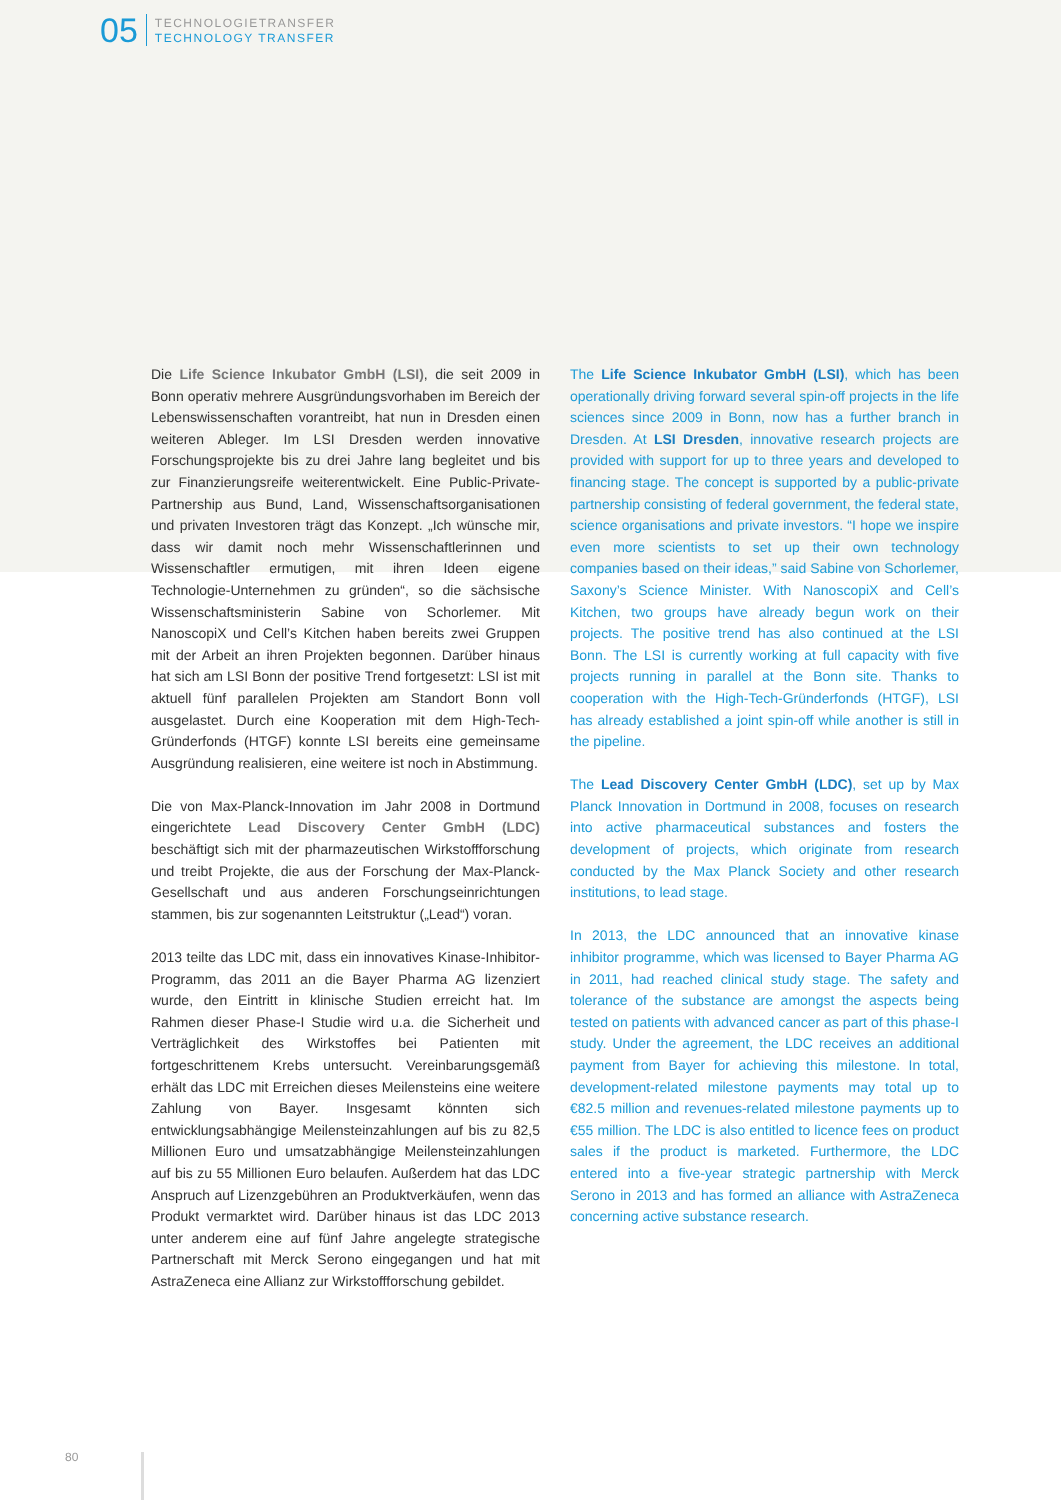05
TECHNOLOGIETRANSFER
TECHNOLOGY TRANSFER
Die Life Science Inkubator GmbH (LSI), die seit 2009 in Bonn operativ mehrere Ausgründungsvorhaben im Bereich der Lebenswissenschaften vorantreibt, hat nun in Dresden einen weiteren Ableger. Im LSI Dresden werden innovative Forschungsprojekte bis zu drei Jahre lang begleitet und bis zur Finanzierungsreife weiterentwickelt. Eine Public-Private-Partnership aus Bund, Land, Wissenschaftsorganisationen und privaten Investoren trägt das Konzept. „Ich wünsche mir, dass wir damit noch mehr Wissenschaftlerinnen und Wissenschaftler ermutigen, mit ihren Ideen eigene Technologie-Unternehmen zu gründen“, so die sächsische Wissenschaftsministerin Sabine von Schorlemer. Mit NanoscopiX und Cell’s Kitchen haben bereits zwei Gruppen mit der Arbeit an ihren Projekten begonnen. Darüber hinaus hat sich am LSI Bonn der positive Trend fortgesetzt: LSI ist mit aktuell fünf parallelen Projekten am Standort Bonn voll ausgelastet. Durch eine Kooperation mit dem High-Tech-Gründerfonds (HTGF) konnte LSI bereits eine gemeinsame Ausgründung realisieren, eine weitere ist noch in Abstimmung.
Die von Max-Planck-Innovation im Jahr 2008 in Dortmund eingerichtete Lead Discovery Center GmbH (LDC) beschäftigt sich mit der pharmazeutischen Wirkstoffforschung und treibt Projekte, die aus der Forschung der Max-Planck-Gesellschaft und aus anderen Forschungseinrichtungen stammen, bis zur sogenannten Leitstruktur („Lead“) voran.
2013 teilte das LDC mit, dass ein innovatives Kinase-Inhibitor-Programm, das 2011 an die Bayer Pharma AG lizenziert wurde, den Eintritt in klinische Studien erreicht hat. Im Rahmen dieser Phase-I Studie wird u.a. die Sicherheit und Verträglichkeit des Wirkstoffes bei Patienten mit fortgeschrittenem Krebs untersucht. Vereinbarungsgemäß erhält das LDC mit Erreichen dieses Meilensteins eine weitere Zahlung von Bayer. Insgesamt könnten sich entwicklungsabhängige Meilensteinzahlungen auf bis zu 82,5 Millionen Euro und umsatzabhängige Meilensteinzahlungen auf bis zu 55 Millionen Euro belaufen. Außerdem hat das LDC Anspruch auf Lizenzgebühren an Produktverkäufen, wenn das Produkt vermarktet wird. Darüber hinaus ist das LDC 2013 unter anderem eine auf fünf Jahre angelegte strategische Partnerschaft mit Merck Serono eingegangen und hat mit AstraZeneca eine Allianz zur Wirkstoffforschung gebildet.
The Life Science Inkubator GmbH (LSI), which has been operationally driving forward several spin-off projects in the life sciences since 2009 in Bonn, now has a further branch in Dresden. At LSI Dresden, innovative research projects are provided with support for up to three years and developed to financing stage. The concept is supported by a public-private partnership consisting of federal government, the federal state, science organisations and private investors. “I hope we inspire even more scientists to set up their own technology companies based on their ideas,” said Sabine von Schorlemer, Saxony’s Science Minister. With NanoscopiX and Cell’s Kitchen, two groups have already begun work on their projects. The positive trend has also continued at the LSI Bonn. The LSI is currently working at full capacity with five projects running in parallel at the Bonn site. Thanks to cooperation with the High-Tech-Gründerfonds (HTGF), LSI has already established a joint spin-off while another is still in the pipeline.
The Lead Discovery Center GmbH (LDC), set up by Max Planck Innovation in Dortmund in 2008, focuses on research into active pharmaceutical substances and fosters the development of projects, which originate from research conducted by the Max Planck Society and other research institutions, to lead stage.
In 2013, the LDC announced that an innovative kinase inhibitor programme, which was licensed to Bayer Pharma AG in 2011, had reached clinical study stage. The safety and tolerance of the substance are amongst the aspects being tested on patients with advanced cancer as part of this phase-I study. Under the agreement, the LDC receives an additional payment from Bayer for achieving this milestone. In total, development-related milestone payments may total up to €82.5 million and revenues-related milestone payments up to €55 million. The LDC is also entitled to licence fees on product sales if the product is marketed. Furthermore, the LDC entered into a five-year strategic partnership with Merck Serono in 2013 and has formed an alliance with AstraZeneca concerning active substance research.
80